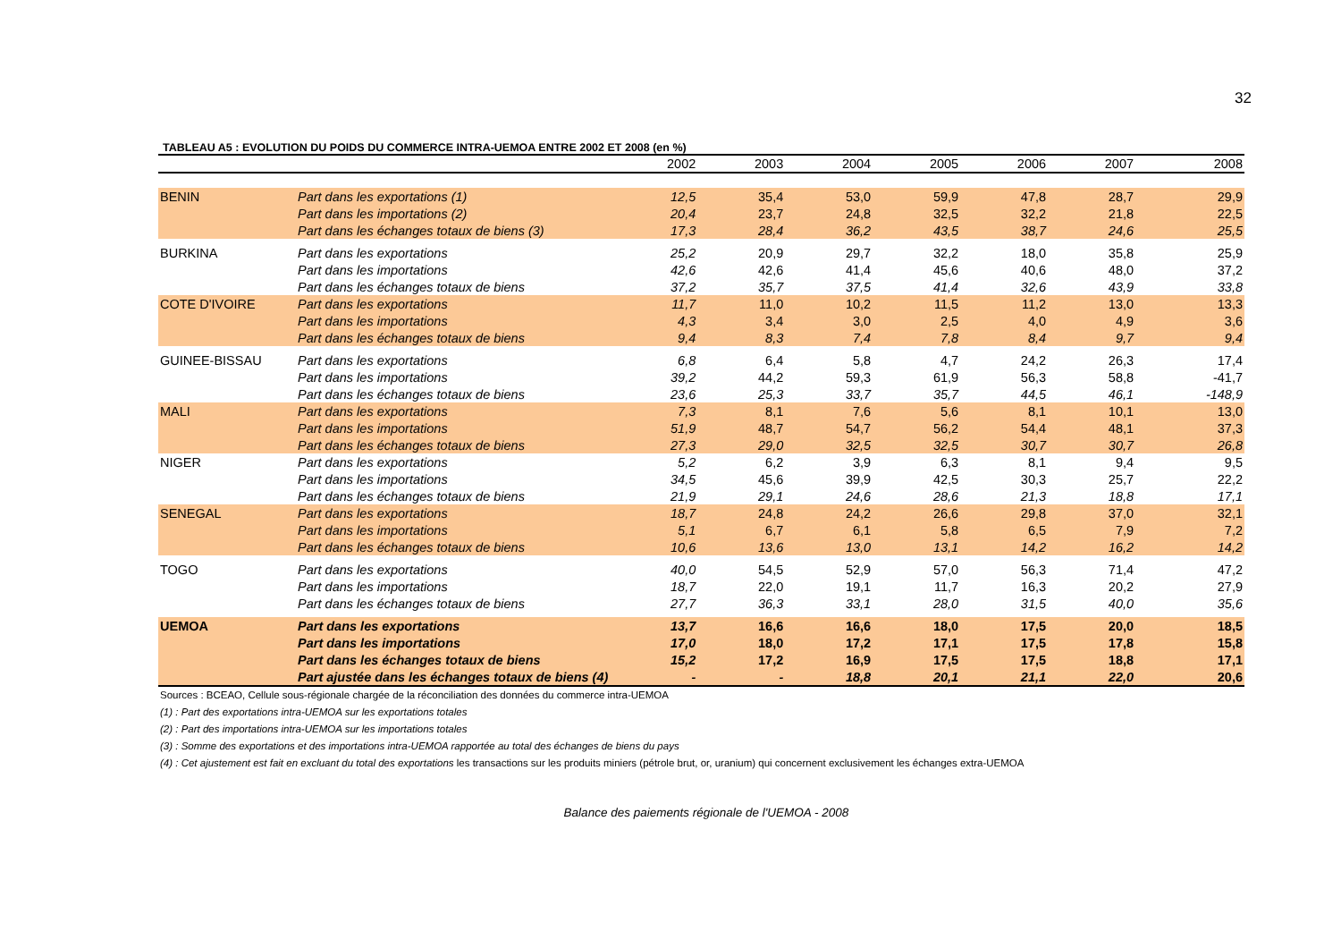32
TABLEAU A5 : EVOLUTION DU POIDS DU COMMERCE INTRA-UEMOA ENTRE 2002 ET 2008 (en %)
| | | 2002 | 2003 | 2004 | 2005 | 2006 | 2007 | 2008 |
| --- | --- | --- | --- | --- | --- | --- | --- | --- |
| BENIN | Part dans les exportations (1) | 12,5 | 35,4 | 53,0 | 59,9 | 47,8 | 28,7 | 29,9 |
| | Part dans les importations (2) | 20,4 | 23,7 | 24,8 | 32,5 | 32,2 | 21,8 | 22,5 |
| | Part dans les échanges totaux de biens (3) | 17,3 | 28,4 | 36,2 | 43,5 | 38,7 | 24,6 | 25,5 |
| BURKINA | Part dans les exportations | 25,2 | 20,9 | 29,7 | 32,2 | 18,0 | 35,8 | 25,9 |
| | Part dans les importations | 42,6 | 42,6 | 41,4 | 45,6 | 40,6 | 48,0 | 37,2 |
| | Part dans les échanges totaux de biens | 37,2 | 35,7 | 37,5 | 41,4 | 32,6 | 43,9 | 33,8 |
| COTE D'IVOIRE | Part dans les exportations | 11,7 | 11,0 | 10,2 | 11,5 | 11,2 | 13,0 | 13,3 |
| | Part dans les importations | 4,3 | 3,4 | 3,0 | 2,5 | 4,0 | 4,9 | 3,6 |
| | Part dans les échanges totaux de biens | 9,4 | 8,3 | 7,4 | 7,8 | 8,4 | 9,7 | 9,4 |
| GUINEE-BISSAU | Part dans les exportations | 6,8 | 6,4 | 5,8 | 4,7 | 24,2 | 26,3 | 17,4 |
| | Part dans les importations | 39,2 | 44,2 | 59,3 | 61,9 | 56,3 | 58,8 | -41,7 |
| | Part dans les échanges totaux de biens | 23,6 | 25,3 | 33,7 | 35,7 | 44,5 | 46,1 | -148,9 |
| MALI | Part dans les exportations | 7,3 | 8,1 | 7,6 | 5,6 | 8,1 | 10,1 | 13,0 |
| | Part dans les importations | 51,9 | 48,7 | 54,7 | 56,2 | 54,4 | 48,1 | 37,3 |
| | Part dans les échanges totaux de biens | 27,3 | 29,0 | 32,5 | 32,5 | 30,7 | 30,7 | 26,8 |
| NIGER | Part dans les exportations | 5,2 | 6,2 | 3,9 | 6,3 | 8,1 | 9,4 | 9,5 |
| | Part dans les importations | 34,5 | 45,6 | 39,9 | 42,5 | 30,3 | 25,7 | 22,2 |
| | Part dans les échanges totaux de biens | 21,9 | 29,1 | 24,6 | 28,6 | 21,3 | 18,8 | 17,1 |
| SENEGAL | Part dans les exportations | 18,7 | 24,8 | 24,2 | 26,6 | 29,8 | 37,0 | 32,1 |
| | Part dans les importations | 5,1 | 6,7 | 6,1 | 5,8 | 6,5 | 7,9 | 7,2 |
| | Part dans les échanges totaux de biens | 10,6 | 13,6 | 13,0 | 13,1 | 14,2 | 16,2 | 14,2 |
| TOGO | Part dans les exportations | 40,0 | 54,5 | 52,9 | 57,0 | 56,3 | 71,4 | 47,2 |
| | Part dans les importations | 18,7 | 22,0 | 19,1 | 11,7 | 16,3 | 20,2 | 27,9 |
| | Part dans les échanges totaux de biens | 27,7 | 36,3 | 33,1 | 28,0 | 31,5 | 40,0 | 35,6 |
| UEMOA | Part dans les exportations | 13,7 | 16,6 | 16,6 | 18,0 | 17,5 | 20,0 | 18,5 |
| | Part dans les importations | 17,0 | 18,0 | 17,2 | 17,1 | 17,5 | 17,8 | 15,8 |
| | Part dans les échanges totaux de biens | 15,2 | 17,2 | 16,9 | 17,5 | 17,5 | 18,8 | 17,1 |
| | Part ajustée dans les échanges totaux de biens (4) | - | - | 18,8 | 20,1 | 21,1 | 22,0 | 20,6 |
Sources : BCEAO, Cellule sous-régionale chargée de la réconciliation des données du commerce intra-UEMOA
(1) : Part des exportations intra-UEMOA sur les exportations totales
(2) : Part des importations intra-UEMOA sur les importations totales
(3) : Somme des exportations et des importations intra-UEMOA rapportée au total des échanges de biens du pays
(4) : Cet ajustement est fait en excluant du total des exportations les transactions sur les produits miniers (pétrole brut, or, uranium) qui concernent exclusivement les échanges extra-UEMOA
Balance des paiements régionale de l'UEMOA - 2008